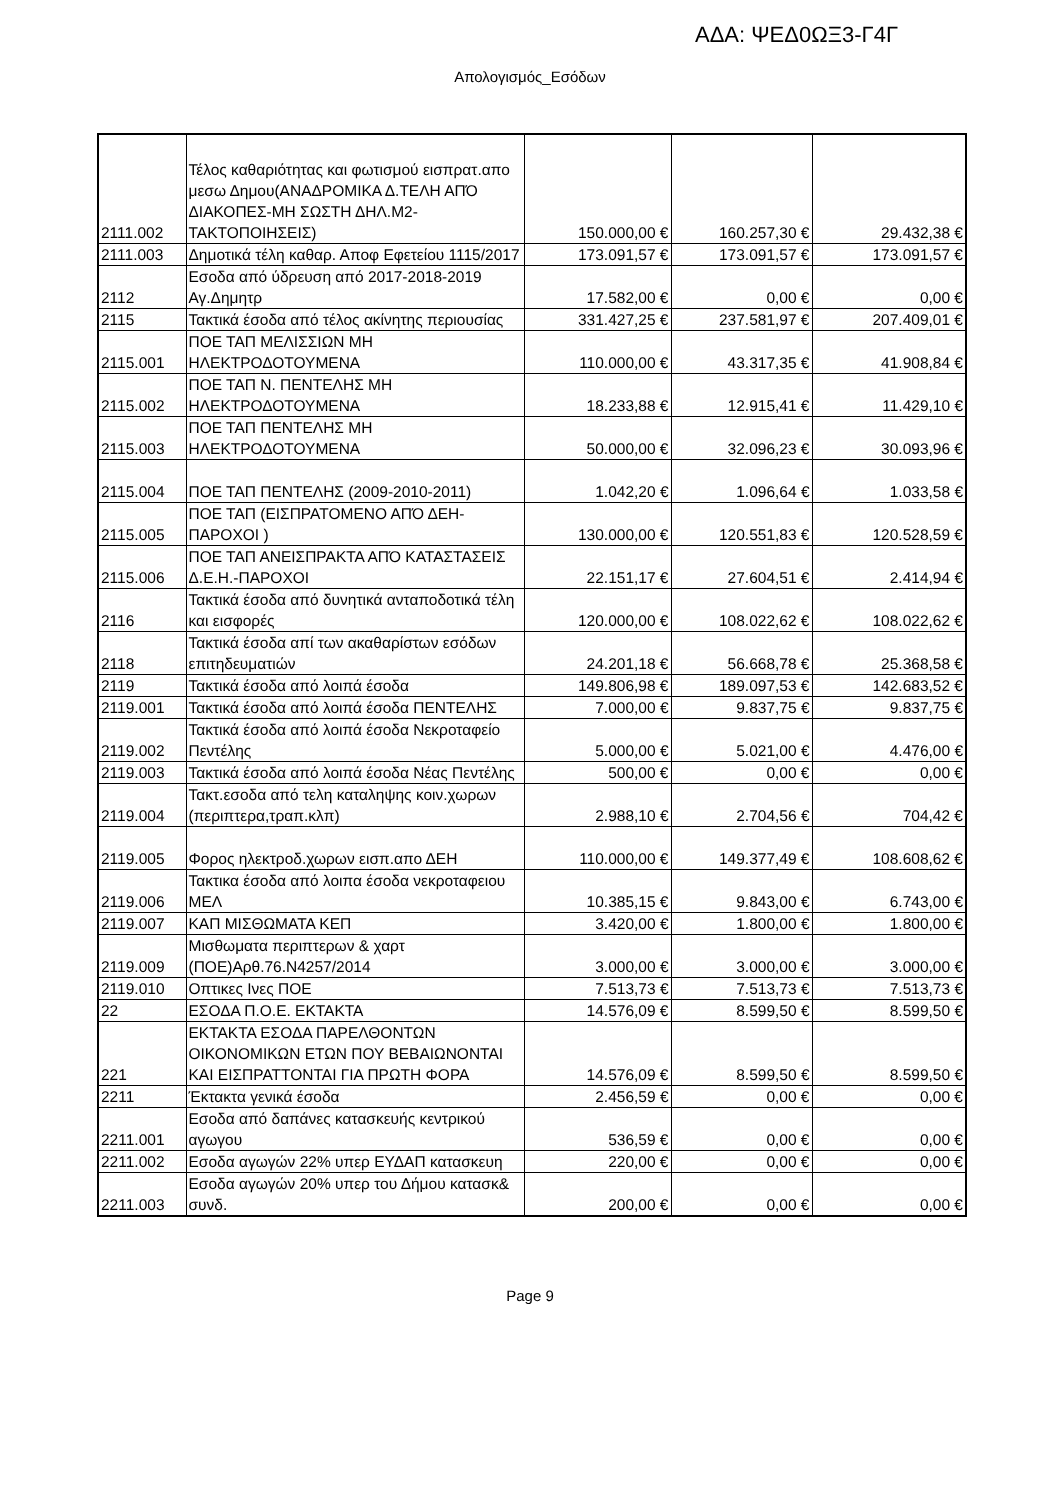ΑΔΑ: ΨΕΔ0ΩΞ3-Γ4Γ
Απολογισμός_Εσόδων
| 2111.002 | Τέλος καθαριότητας και φωτισμού εισπρατ.απο μεσω Δημου(ΑΝΑΔΡΟΜΙΚΑ Δ.ΤΕΛΗ ΑΠΌ ΔΙΑΚΟΠΕΣ-ΜΗ ΣΩΣΤΗ ΔΗΛ.Μ2-ΤΑΚΤΟΠΟΙΗΣΕΙΣ) | 150.000,00 € | 160.257,30 € | 29.432,38 € |
| 2111.003 | Δημοτικά τέλη καθαρ. Αποφ Εφετείου 1115/2017 | 173.091,57 € | 173.091,57 € | 173.091,57 € |
| 2112 | Εσοδα από ύδρευση από 2017-2018-2019 Αγ.Δημητρ | 17.582,00 € | 0,00 € | 0,00 € |
| 2115 | Τακτικά έσοδα από τέλος ακίνητης περιουσίας | 331.427,25 € | 237.581,97 € | 207.409,01 € |
| 2115.001 | ΠΟΕ ΤΑΠ ΜΕΛΙΣΣΙΩΝ ΜΗ ΗΛΕΚΤΡΟΔΟΤΟΥΜΕΝΑ | 110.000,00 € | 43.317,35 € | 41.908,84 € |
| 2115.002 | ΠΟΕ ΤΑΠ Ν. ΠΕΝΤΕΛΗΣ ΜΗ ΗΛΕΚΤΡΟΔΟΤΟΥΜΕΝΑ | 18.233,88 € | 12.915,41 € | 11.429,10 € |
| 2115.003 | ΠΟΕ ΤΑΠ ΠΕΝΤΕΛΗΣ ΜΗ ΗΛΕΚΤΡΟΔΟΤΟΥΜΕΝΑ | 50.000,00 € | 32.096,23 € | 30.093,96 € |
| 2115.004 | ΠΟΕ ΤΑΠ ΠΕΝΤΕΛΗΣ (2009-2010-2011) | 1.042,20 € | 1.096,64 € | 1.033,58 € |
| 2115.005 | ΠΟΕ ΤΑΠ (ΕΙΣΠΡΑΤΟΜΕΝΟ ΑΠΌ ΔΕΗ-ΠΑΡΟΧΟΙ ) | 130.000,00 € | 120.551,83 € | 120.528,59 € |
| 2115.006 | ΠΟΕ ΤΑΠ ΑΝΕΙΣΠΡΑΚΤΑ ΑΠΌ ΚΑΤΑΣΤΑΣΕΙΣ Δ.Ε.Η.-ΠΑΡΟΧΟΙ | 22.151,17 € | 27.604,51 € | 2.414,94 € |
| 2116 | Τακτικά έσοδα από δυνητικά ανταποδοτικά τέλη και εισφορές | 120.000,00 € | 108.022,62 € | 108.022,62 € |
| 2118 | Τακτικά έσοδα απί των ακαθαρίστων εσόδων επιτηδευματιών | 24.201,18 € | 56.668,78 € | 25.368,58 € |
| 2119 | Τακτικά έσοδα από λοιπά έσοδα | 149.806,98 € | 189.097,53 € | 142.683,52 € |
| 2119.001 | Τακτικά έσοδα από λοιπά έσοδα ΠΕΝΤΕΛΗΣ | 7.000,00 € | 9.837,75 € | 9.837,75 € |
| 2119.002 | Τακτικά έσοδα από λοιπά έσοδα Νεκροταφείο Πεντέλης | 5.000,00 € | 5.021,00 € | 4.476,00 € |
| 2119.003 | Τακτικά έσοδα από λοιπά έσοδα Νέας Πεντέλης | 500,00 € | 0,00 € | 0,00 € |
| 2119.004 | Τακτ.εσοδα από τελη καταληψης κοιν.χωρων (περιπτερα,τραπ.κλπ) | 2.988,10 € | 2.704,56 € | 704,42 € |
| 2119.005 | Φορος ηλεκτροδ.χωρων εισπ.απο ΔΕΗ | 110.000,00 € | 149.377,49 € | 108.608,62 € |
| 2119.006 | Τακτικα έσοδα από λοιπα έσοδα νεκροταφειου ΜΕΛ | 10.385,15 € | 9.843,00 € | 6.743,00 € |
| 2119.007 | ΚΑΠ ΜΙΣΘΩΜΑΤΑ ΚΕΠ | 3.420,00 € | 1.800,00 € | 1.800,00 € |
| 2119.009 | Μισθωματα περιπτερων & χαρτ (ΠΟΕ)Αρθ.76.Ν4257/2014 | 3.000,00 € | 3.000,00 € | 3.000,00 € |
| 2119.010 | Οπτικες Ινες ΠΟΕ | 7.513,73 € | 7.513,73 € | 7.513,73 € |
| 22 | ΕΣΟΔΑ Π.Ο.Ε. ΕΚΤΑΚΤΑ | 14.576,09 € | 8.599,50 € | 8.599,50 € |
| 221 | ΕΚΤΑΚΤΑ ΕΣΟΔΑ ΠΑΡΕΛΘΟΝΤΩΝ ΟΙΚΟΝΟΜΙΚΩΝ ΕΤΩΝ ΠΟΥ ΒΕΒΑΙΩΝΟΝΤΑΙ ΚΑΙ ΕΙΣΠΡΑΤΤΟΝΤΑΙ ΓΙΑ ΠΡΩΤΗ ΦΟΡΑ | 14.576,09 € | 8.599,50 € | 8.599,50 € |
| 2211 | Έκτακτα γενικά έσοδα | 2.456,59 € | 0,00 € | 0,00 € |
| 2211.001 | Εσοδα από δαπάνες κατασκευής κεντρικού αγωγου | 536,59 € | 0,00 € | 0,00 € |
| 2211.002 | Εσοδα αγωγών 22% υπερ ΕΥΔΑΠ κατασκευη | 220,00 € | 0,00 € | 0,00 € |
| 2211.003 | Εσοδα αγωγών 20% υπερ του Δήμου κατασκ& συνδ. | 200,00 € | 0,00 € | 0,00 € |
Page 9